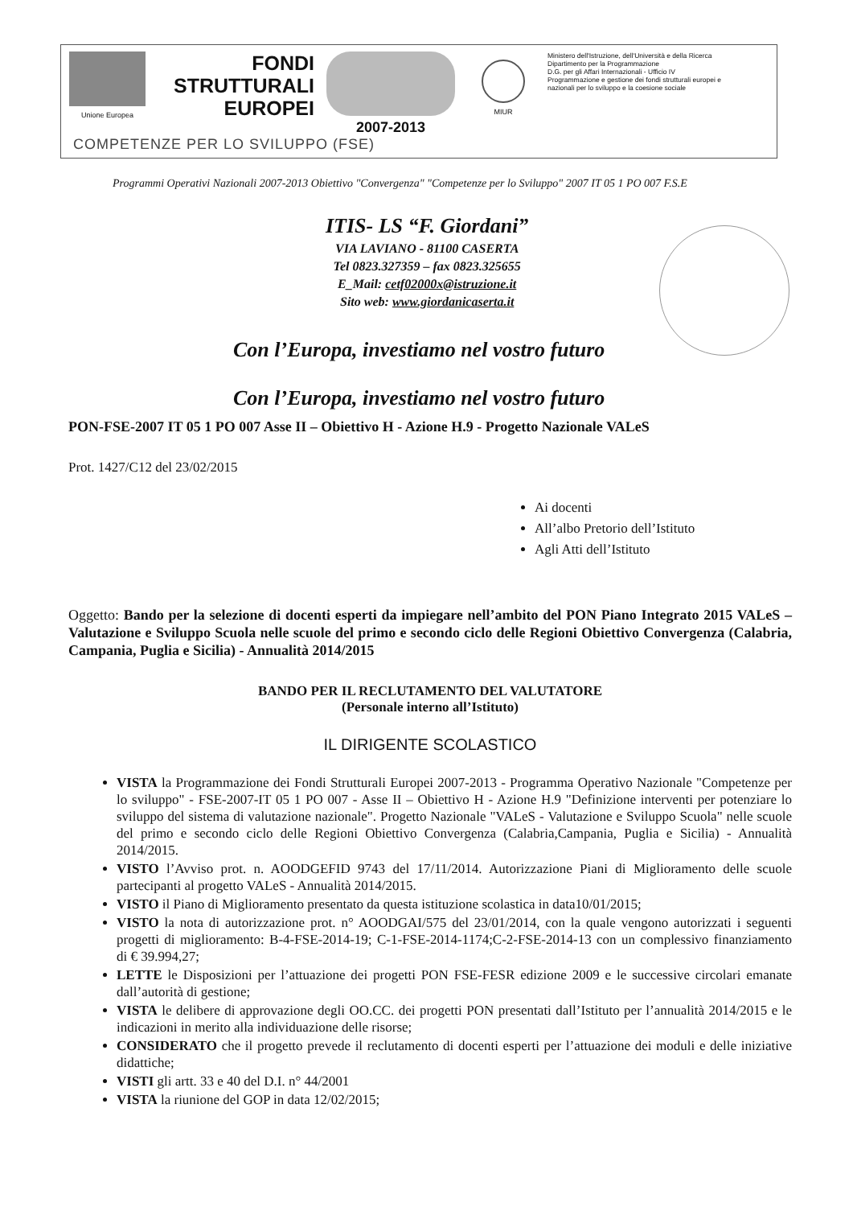Unione Europea
FONDI
STRUTTURALI
EUROPEI
2007-2013
MIUR Ministero dell'Istruzione, dell'Università e della Ricerca
Dipartimento per la Programmazione
D.G. per gli Affari Internazionali - Ufficio IV
Programmazione e gestione dei fondi strutturali europei e nazionali per lo sviluppo e la coesione sociale
COMPETENZE PER LO SVILUPPO (FSE)
Programmi Operativi Nazionali 2007-2013 Obiettivo "Convergenza" "Competenze per lo Sviluppo" 2007 IT 05 1 PO 007 F.S.E
ITIS- LS “F. Giordani”
VIA LAVIANO - 81100 CASERTA
Tel 0823.327359 – fax 0823.325655
E_Mail: cetf02000x@istruzione.it
Sito web: www.giordanicaserta.it
Con l’Europa, investiamo nel vostro futuro
Con l’Europa, investiamo nel vostro futuro
PON-FSE-2007 IT 05 1 PO 007 Asse II – Obiettivo H - Azione H.9 - Progetto Nazionale VALeS
Prot. 1427/C12 del 23/02/2015
Ai docenti
All’albo Pretorio dell’Istituto
Agli Atti dell’Istituto
Oggetto: Bando per la selezione di docenti esperti da impiegare nell’ambito del PON Piano Integrato 2015 VALeS – Valutazione e Sviluppo Scuola nelle scuole del primo e secondo ciclo delle Regioni Obiettivo Convergenza (Calabria, Campania, Puglia e Sicilia) - Annualità 2014/2015
BANDO PER IL RECLUTAMENTO DEL VALUTATORE
(Personale interno all’Istituto)
IL DIRIGENTE SCOLASTICO
VISTA la Programmazione dei Fondi Strutturali Europei 2007-2013 - Programma Operativo Nazionale "Competenze per lo sviluppo" - FSE-2007-IT 05 1 PO 007 - Asse II – Obiettivo H - Azione H.9 "Definizione interventi per potenziare lo sviluppo del sistema di valutazione nazionale". Progetto Nazionale "VALeS - Valutazione e Sviluppo Scuola" nelle scuole del primo e secondo ciclo delle Regioni Obiettivo Convergenza (Calabria,Campania, Puglia e Sicilia) - Annualità 2014/2015.
VISTO l’Avviso prot. n. AOODGEFID 9743 del 17/11/2014. Autorizzazione Piani di Miglioramento delle scuole partecipanti al progetto VALeS - Annualità 2014/2015.
VISTO il Piano di Miglioramento presentato da questa istituzione scolastica in data10/01/2015;
VISTO la nota di autorizzazione prot. n° AOODGAI/575 del 23/01/2014, con la quale vengono autorizzati i seguenti progetti di miglioramento: B-4-FSE-2014-19; C-1-FSE-2014-1174;C-2-FSE-2014-13 con un complessivo finanziamento di € 39.994,27;
LETTE le Disposizioni per l’attuazione dei progetti PON FSE-FESR edizione 2009 e le successive circolari emanate dall’autorità di gestione;
VISTA le delibere di approvazione degli OO.CC. dei progetti PON presentati dall’Istituto per l’annualità 2014/2015 e le indicazioni in merito alla individuazione delle risorse;
CONSIDERATO che il progetto prevede il reclutamento di docenti esperti per l’attuazione dei moduli e delle iniziative didattiche;
VISTI gli artt. 33 e 40 del D.I. n° 44/2001
VISTA la riunione del GOP in data 12/02/2015;